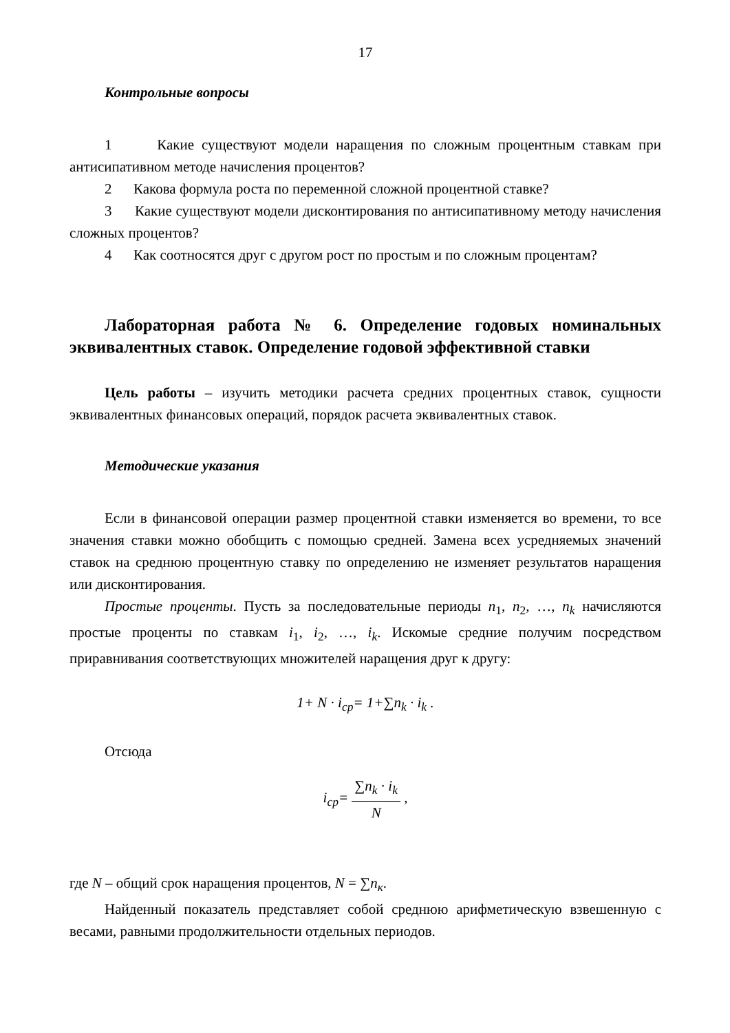17
Контрольные вопросы
1 Какие существуют модели наращения по сложным процентным ставкам при антисипативном методе начисления процентов?
2 Какова формула роста по переменной сложной процентной ставке?
3 Какие существуют модели дисконтирования по антисипативному методу начисления сложных процентов?
4 Как соотносятся друг с другом рост по простым и по сложным процентам?
Лабораторная работа № 6. Определение годовых номинальных эквивалентных ставок. Определение годовой эффективной ставки
Цель работы – изучить методики расчета средних процентных ставок, сущности эквивалентных финансовых операций, порядок расчета эквивалентных ставок.
Методические указания
Если в финансовой операции размер процентной ставки изменяется во времени, то все значения ставки можно обобщить с помощью средней. Замена всех усредняемых значений ставок на среднюю процентную ставку по определению не изменяет результатов наращения или дисконтирования.
Простые проценты. Пусть за последовательные периоды n<sub>1</sub>, n<sub>2</sub>, …, n<sub>k</sub> начисляются простые проценты по ставкам i<sub>1</sub>, i<sub>2</sub>, …, i<sub>k</sub>. Искомые средние получим посредством приравнивания соответствующих множителей наращения друг к другу:
1+ N · i<sub>ср</sub>= 1+∑n<sub>k</sub> · i<sub>k</sub> .
Отсюда
i<sub>ср</sub>= ∑n<sub>k</sub> · i<sub>k</sub> N ,
где N – общий срок наращения процентов, N = ∑n<sub>к</sub>.
Найденный показатель представляет собой среднюю арифметическую взвешенную с весами, равными продолжительности отдельных периодов.